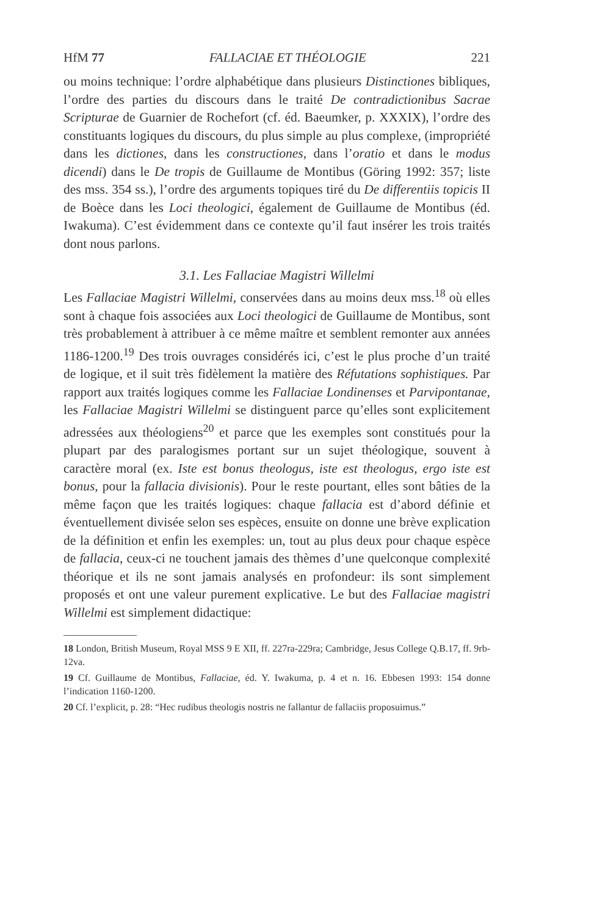HfM 77 FALLACIAE ET THÉOLOGIE 221
ou moins technique: l’ordre alphabétique dans plusieurs Distinctiones bibliques, l’ordre des parties du discours dans le traité De contradictionibus Sacrae Scripturae de Guarnier de Rochefort (cf. éd. Baeumker, p. XXXIX), l’ordre des constituants logiques du discours, du plus simple au plus complexe, (impropriété dans les dictiones, dans les constructiones, dans l’oratio et dans le modus dicendi) dans le De tropis de Guillaume de Montibus (Göring 1992: 357; liste des mss. 354 ss.), l’ordre des arguments topiques tiré du De differentiis topicis II de Boèce dans les Loci theologici, également de Guillaume de Montibus (éd. Iwakuma). C’est évidemment dans ce contexte qu’il faut insérer les trois traités dont nous parlons.
3.1. Les Fallaciae Magistri Willelmi
Les Fallaciae Magistri Willelmi, conservées dans au moins deux mss.<sup>18</sup> où elles sont à chaque fois associées aux Loci theologici de Guillaume de Montibus, sont très probablement à attribuer à ce même maître et semblent remonter aux années 1186-1200.<sup>19</sup> Des trois ouvrages considérés ici, c’est le plus proche d’un traité de logique, et il suit très fidèlement la matière des Réfutations sophistiques. Par rapport aux traités logiques comme les Fallaciae Londinenses et Parvipontanae, les Fallaciae Magistri Willelmi se distinguent parce qu’elles sont explicitement adressées aux théologiens<sup>20</sup> et parce que les exemples sont constitués pour la plupart par des paralogismes portant sur un sujet théologique, souvent à caractère moral (ex. Iste est bonus theologus, iste est theologus, ergo iste est bonus, pour la fallacia divisionis). Pour le reste pourtant, elles sont bâties de la même façon que les traités logiques: chaque fallacia est d’abord définie et éventuellement divisée selon ses espèces, ensuite on donne une brève explication de la définition et enfin les exemples: un, tout au plus deux pour chaque espèce de fallacia, ceux-ci ne touchent jamais des thèmes d’une quelconque complexité théorique et ils ne sont jamais analysés en profondeur: ils sont simplement proposés et ont une valeur purement explicative. Le but des Fallaciae magistri Willelmi est simplement didactique:
18 London, British Museum, Royal MSS 9 E XII, ff. 227ra-229ra; Cambridge, Jesus College Q.B.17, ff. 9rb-12va.
19 Cf. Guillaume de Montibus, Fallaciae, éd. Y. Iwakuma, p. 4 et n. 16. Ebbesen 1993: 154 donne l’indication 1160-1200.
20 Cf. l’explicit, p. 28: “Hec rudibus theologis nostris ne fallantur de fallaciis proposuimus.”